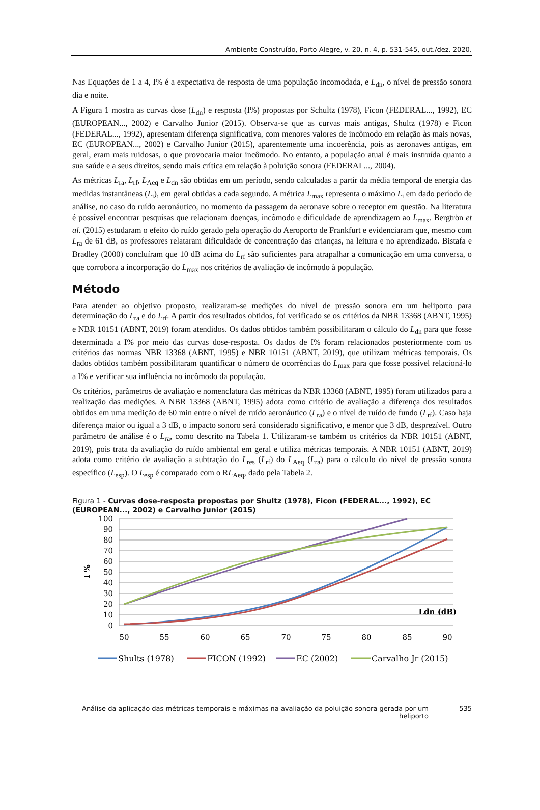Ambiente Construído, Porto Alegre, v. 20, n. 4, p. 531-545, out./dez. 2020.
Nas Equações de 1 a 4, I% é a expectativa de resposta de uma população incomodada, e L<sub>dn</sub>, o nível de pressão sonora dia e noite.
A Figura 1 mostra as curvas dose (L<sub>dn</sub>) e resposta (I%) propostas por Schultz (1978), Ficon (FEDERAL..., 1992), EC (EUROPEAN..., 2002) e Carvalho Junior (2015). Observa-se que as curvas mais antigas, Shultz (1978) e Ficon (FEDERAL..., 1992), apresentam diferença significativa, com menores valores de incômodo em relação às mais novas, EC (EUROPEAN..., 2002) e Carvalho Junior (2015), aparentemente uma incoerência, pois as aeronaves antigas, em geral, eram mais ruidosas, o que provocaria maior incômodo. No entanto, a população atual é mais instruída quanto a sua saúde e a seus direitos, sendo mais crítica em relação à poluição sonora (FEDERAL..., 2004).
As métricas L<sub>ra</sub>, L<sub>rf</sub>, L<sub>Aeq</sub> e L<sub>dn</sub> são obtidas em um período, sendo calculadas a partir da média temporal de energia das medidas instantâneas (L<sub>i</sub>), em geral obtidas a cada segundo. A métrica L<sub>max</sub> representa o máximo L<sub>i</sub> em dado período de análise, no caso do ruído aeronáutico, no momento da passagem da aeronave sobre o receptor em questão. Na literatura é possível encontrar pesquisas que relacionam doenças, incômodo e dificuldade de aprendizagem ao L<sub>max</sub>. Bergtrön et al. (2015) estudaram o efeito do ruído gerado pela operação do Aeroporto de Frankfurt e evidenciaram que, mesmo com L<sub>ra</sub> de 61 dB, os professores relataram dificuldade de concentração das crianças, na leitura e no aprendizado. Bistafa e Bradley (2000) concluíram que 10 dB acima do L<sub>rf</sub> são suficientes para atrapalhar a comunicação em uma conversa, o que corrobora a incorporação do L<sub>max</sub> nos critérios de avaliação de incômodo à população.
Método
Para atender ao objetivo proposto, realizaram-se medições do nível de pressão sonora em um heliporto para determinação do L<sub>ra</sub> e do L<sub>rf</sub>. A partir dos resultados obtidos, foi verificado se os critérios da NBR 13368 (ABNT, 1995) e NBR 10151 (ABNT, 2019) foram atendidos. Os dados obtidos também possibilitaram o cálculo do L<sub>dn</sub> para que fosse determinada a I% por meio das curvas dose-resposta. Os dados de I% foram relacionados posteriormente com os critérios das normas NBR 13368 (ABNT, 1995) e NBR 10151 (ABNT, 2019), que utilizam métricas temporais. Os dados obtidos também possibilitaram quantificar o número de ocorrências do L<sub>max</sub> para que fosse possível relacioná-lo a I% e verificar sua influência no incômodo da população.
Os critérios, parâmetros de avaliação e nomenclatura das métricas da NBR 13368 (ABNT, 1995) foram utilizados para a realização das medições. A NBR 13368 (ABNT, 1995) adota como critério de avaliação a diferença dos resultados obtidos em uma medição de 60 min entre o nível de ruído aeronáutico (L<sub>ra</sub>) e o nível de ruído de fundo (L<sub>rf</sub>). Caso haja diferença maior ou igual a 3 dB, o impacto sonoro será considerado significativo, e menor que 3 dB, desprezível. Outro parâmetro de análise é o L<sub>ra</sub>, como descrito na Tabela 1. Utilizaram-se também os critérios da NBR 10151 (ABNT, 2019), pois trata da avaliação do ruído ambiental em geral e utiliza métricas temporais. A NBR 10151 (ABNT, 2019) adota como critério de avaliação a subtração do L<sub>res</sub> (L<sub>rf</sub>) do L<sub>Aeq</sub> (L<sub>ra</sub>) para o cálculo do nível de pressão sonora específico (L<sub>esp</sub>). O L<sub>esp</sub> é comparado com o RL<sub>Aeq</sub>, dado pela Tabela 2.
Figura 1 - Curvas dose-resposta propostas por Shultz (1978), Ficon (FEDERAL..., 1992), EC (EUROPEAN..., 2002) e Carvalho Junior (2015)
100
90
80
70
60
50
40
30
20
10
0
I %
Ldn (dB)
50
55
60
65
70
75
80
85
90
Shults (1978)
FICON (1992)
EC (2002)
Carvalho Jr (2015)
Análise da aplicação das métricas temporais e máximas na avaliação da poluição sonora gerada por um heliporto 535